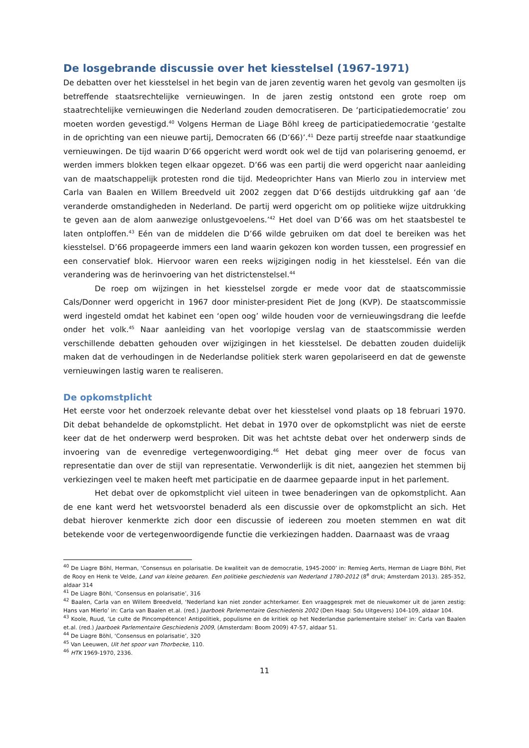De losgebrande discussie over het kiesstelsel (1967-1971)
De debatten over het kiesstelsel in het begin van de jaren zeventig waren het gevolg van gesmolten ijs betreffende staatsrechtelijke vernieuwingen. In de jaren zestig ontstond een grote roep om staatrechtelijke vernieuwingen die Nederland zouden democratiseren. De ‘participatiedemocratie’ zou moeten worden gevestigd.<sup>40</sup> Volgens Herman de Liage Böhl kreeg de participatiedemocratie ‘gestalte in de oprichting van een nieuwe partij, Democraten 66 (D’66)’.<sup>41</sup> Deze partij streefde naar staatkundige vernieuwingen. De tijd waarin D’66 opgericht werd wordt ook wel de tijd van polarisering genoemd, er werden immers blokken tegen elkaar opgezet. D’66 was een partij die werd opgericht naar aanleiding van de maatschappelijk protesten rond die tijd. Medeoprichter Hans van Mierlo zou in interview met Carla van Baalen en Willem Breedveld uit 2002 zeggen dat D’66 destijds uitdrukking gaf aan ‘de veranderde omstandigheden in Nederland. De partij werd opgericht om op politieke wijze uitdrukking te geven aan de alom aanwezige onlustgevoelens.’<sup>42</sup> Het doel van D’66 was om het staatsbestel te laten ontploffen.<sup>43</sup> Eén van de middelen die D’66 wilde gebruiken om dat doel te bereiken was het kiesstelsel. D’66 propageerde immers een land waarin gekozen kon worden tussen, een progressief en een conservatief blok. Hiervoor waren een reeks wijzigingen nodig in het kiesstelsel. Eén van die verandering was de herinvoering van het districtenstelsel.<sup>44</sup>
De roep om wijzingen in het kiesstelsel zorgde er mede voor dat de staatscommissie Cals/Donner werd opgericht in 1967 door minister-president Piet de Jong (KVP). De staatscommissie werd ingesteld omdat het kabinet een ‘open oog’ wilde houden voor de vernieuwingsdrang die leefde onder het volk.<sup>45</sup> Naar aanleiding van het voorlopige verslag van de staatscommissie werden verschillende debatten gehouden over wijzigingen in het kiesstelsel. De debatten zouden duidelijk maken dat de verhoudingen in de Nederlandse politiek sterk waren gepolariseerd en dat de gewenste vernieuwingen lastig waren te realiseren.
De opkomstplicht
Het eerste voor het onderzoek relevante debat over het kiesstelsel vond plaats op 18 februari 1970. Dit debat behandelde de opkomstplicht. Het debat in 1970 over de opkomstplicht was niet de eerste keer dat de het onderwerp werd besproken. Dit was het achtste debat over het onderwerp sinds de invoering van de evenredige vertegenwoordiging.<sup>46</sup> Het debat ging meer over de focus van representatie dan over de stijl van representatie. Verwonderlijk is dit niet, aangezien het stemmen bij verkiezingen veel te maken heeft met participatie en de daarmee gepaarde input in het parlement.
Het debat over de opkomstplicht viel uiteen in twee benaderingen van de opkomstplicht. Aan de ene kant werd het wetsvoorstel benaderd als een discussie over de opkomstplicht an sich. Het debat hierover kenmerkte zich door een discussie of iedereen zou moeten stemmen en wat dit betekende voor de vertegenwoordigende functie die verkiezingen hadden. Daarnaast was de vraag
<sup>40</sup> De Liagre Böhl, Herman, ‘Consensus en polarisatie. De kwaliteit van de democratie, 1945-2000’ in: Remieg Aerts, Herman de Liagre Böhl, Piet de Rooy en Henk te Velde, Land van kleine gebaren. Een politieke geschiedenis van Nederland 1780-2012 (8<sup>e</sup> druk; Amsterdam 2013). 285-352, aldaar 314
<sup>41</sup> De Liagre Böhl, ‘Consensus en polarisatie’, 316
<sup>42</sup> Baalen, Carla van en Willem Breedveld, ‘Nederland kan niet zonder achterkamer. Een vraaggesprek met de nieuwkomer uit de jaren zestig: Hans van Mierlo’ in: Carla van Baalen et.al. (red.) Jaarboek Parlementaire Geschiedenis 2002 (Den Haag: Sdu Uitgevers) 104-109, aldaar 104.
<sup>43</sup> Koole, Ruud, ‘Le culte de Pincompétence! Antipolitiek, populisme en de kritiek op het Nederlandse parlementaire stelsel’ in: Carla van Baalen et.al. (red.) Jaarboek Parlementaire Geschiedenis 2009, (Amsterdam: Boom 2009) 47-57, aldaar 51.
<sup>44</sup> De Liagre Böhl, ‘Consensus en polarisatie’, 320
<sup>45</sup> Van Leeuwen, Uit het spoor van Thorbecke, 110.
<sup>46</sup> HTK 1969-1970, 2336.
11